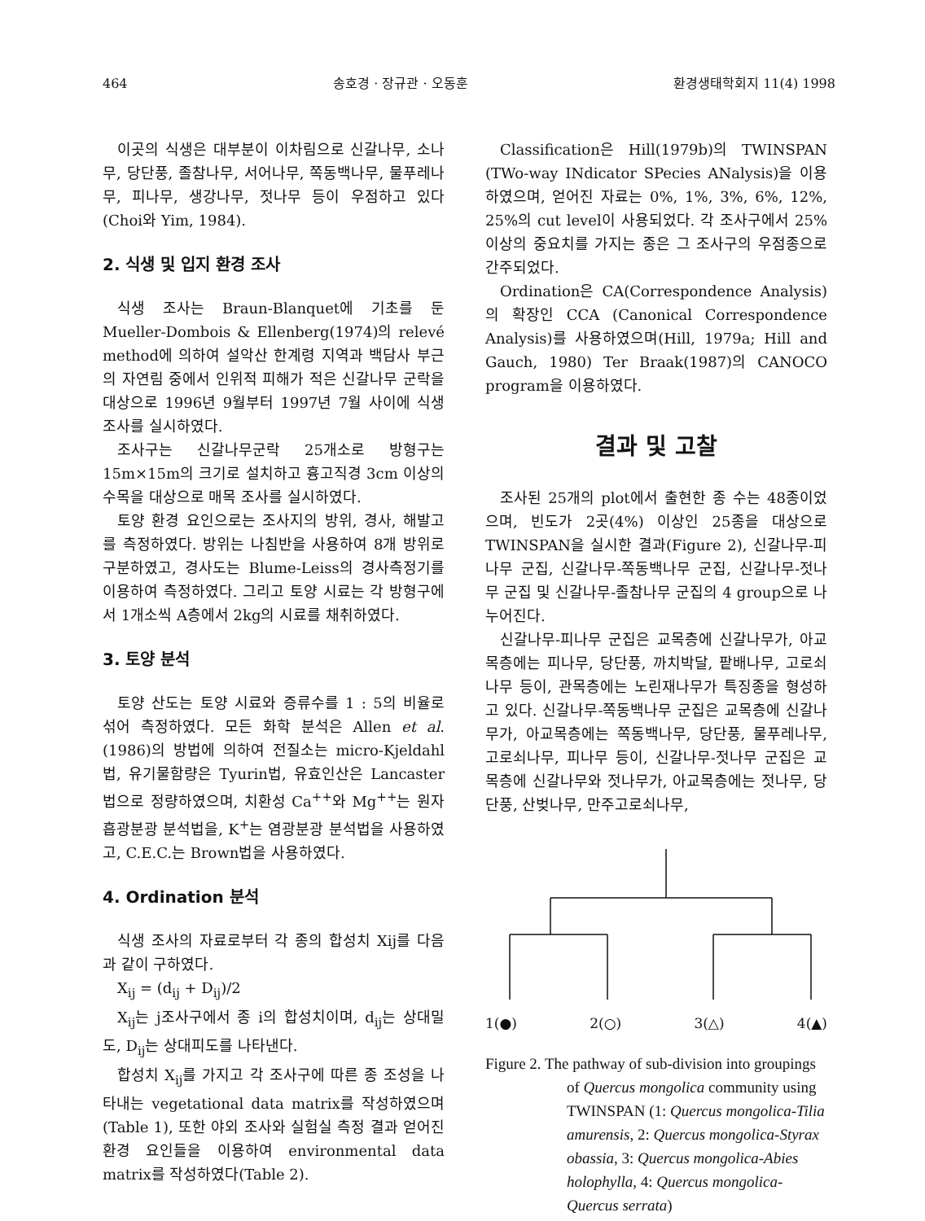464 송호경 · 장규관 · 오동훈 환경생태학회지 11(4) 1998
이곳의 식생은 대부분이 이차림으로 신갈나무, 소나무, 당단풍, 졸참나무, 서어나무, 쪽동백나무, 물푸레나무, 피나무, 생강나무, 젓나무 등이 우점하고 있다(Choi와 Yim, 1984).
2. 식생 및 입지 환경 조사
식생 조사는 Braun-Blanquet에 기초를 둔 Mueller-Dombois & Ellenberg(1974)의 relevé method에 의하여 설악산 한계령 지역과 백담사 부근의 자연림 중에서 인위적 피해가 적은 신갈나무 군락을 대상으로 1996년 9월부터 1997년 7월 사이에 식생 조사를 실시하였다.
조사구는 신갈나무군락 25개소로 방형구는 15m×15m의 크기로 설치하고 흉고직경 3cm 이상의 수목을 대상으로 매목 조사를 실시하였다.
토양 환경 요인으로는 조사지의 방위, 경사, 해발고를 측정하였다. 방위는 나침반을 사용하여 8개 방위로 구분하였고, 경사도는 Blume-Leiss의 경사측정기를 이용하여 측정하였다. 그리고 토양 시료는 각 방형구에서 1개소씩 A층에서 2kg의 시료를 채취하였다.
3. 토양 분석
토양 산도는 토양 시료와 증류수를 1 : 5의 비율로 섞어 측정하였다. 모든 화학 분석은 Allen et al.(1986)의 방법에 의하여 전질소는 micro-Kjeldahl법, 유기물함량은 Tyurin법, 유효인산은 Lancaster법으로 정량하였으며, 치환성 Ca<sup>++</sup>와 Mg<sup>++</sup>는 원자흡광분광 분석법을, K<sup>+</sup>는 염광분광 분석법을 사용하였고, C.E.C.는 Brown법을 사용하였다.
4. Ordination 분석
식생 조사의 자료로부터 각 종의 합성치 Xij를 다음과 같이 구하였다.
X<sub>ij</sub> = (d<sub>ij</sub> + D<sub>ij</sub>)/2
X<sub>ij</sub>는 j조사구에서 종 i의 합성치이며, d<sub>ij</sub>는 상대밀도, D<sub>ij</sub>는 상대피도를 나타낸다.
합성치 X<sub>ij</sub>를 가지고 각 조사구에 따른 종 조성을 나타내는 vegetational data matrix를 작성하였으며(Table 1), 또한 야외 조사와 실험실 측정 결과 얻어진 환경 요인들을 이용하여 environmental data matrix를 작성하였다(Table 2).
Classification은 Hill(1979b)의 TWINSPAN (TWo-way INdicator SPecies ANalysis)을 이용하였으며, 얻어진 자료는 0%, 1%, 3%, 6%, 12%, 25%의 cut level이 사용되었다. 각 조사구에서 25% 이상의 중요치를 가지는 종은 그 조사구의 우점종으로 간주되었다.
Ordination은 CA(Correspondence Analysis)의 확장인 CCA (Canonical Correspondence Analysis)를 사용하였으며(Hill, 1979a; Hill and Gauch, 1980) Ter Braak(1987)의 CANOCO program을 이용하였다.
결과 및 고찰
조사된 25개의 plot에서 출현한 종 수는 48종이었으며, 빈도가 2곳(4%) 이상인 25종을 대상으로 TWINSPAN을 실시한 결과(Figure 2), 신갈나무-피나무 군집, 신갈나무-쪽동백나무 군집, 신갈나무-젓나무 군집 및 신갈나무-졸참나무 군집의 4 group으로 나누어진다.
신갈나무-피나무 군집은 교목층에 신갈나무가, 아교목층에는 피나무, 당단풍, 까치박달, 팥배나무, 고로쇠나무 등이, 관목층에는 노린재나무가 특징종을 형성하고 있다. 신갈나무-쪽동백나무 군집은 교목층에 신갈나무가, 아교목층에는 쪽동백나무, 당단풍, 물푸레나무, 고로쇠나무, 피나무 등이, 신갈나무-젓나무 군집은 교목층에 신갈나무와 젓나무가, 아교목층에는 젓나무, 당단풍, 산벚나무, 만주고로쇠나무,
1(●) 2(○) 3(△) 4(▲)
Figure 2. The pathway of sub-division into groupings of Quercus mongolica community using TWINSPAN (1: Quercus mongolica-Tilia amurensis, 2: Quercus mongolica-Styrax obassia, 3: Quercus mongolica-Abies holophylla, 4: Quercus mongolica-Quercus serrata)